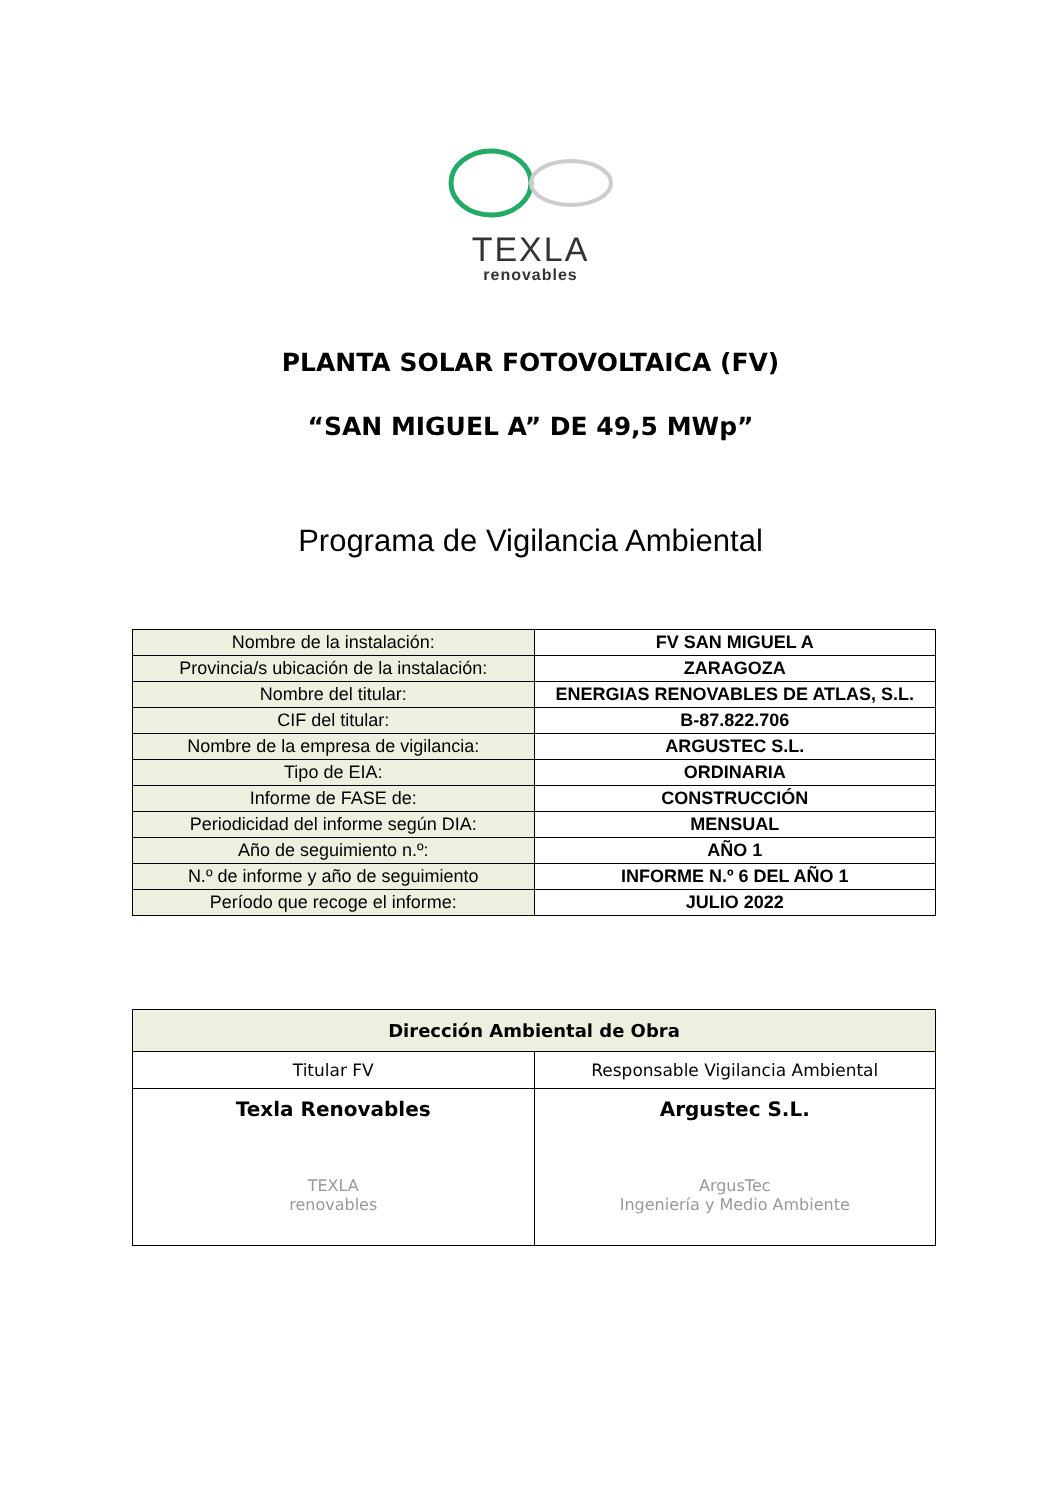TEXLA
renovables
PLANTA SOLAR FOTOVOLTAICA (FV)
“SAN MIGUEL A” DE 49,5 MWp”
Programa de Vigilancia Ambiental
| Nombre de la instalación: | FV SAN MIGUEL A |
| Provincia/s ubicación de la instalación: | ZARAGOZA |
| Nombre del titular: | ENERGIAS RENOVABLES DE ATLAS, S.L. |
| CIF del titular: | B-87.822.706 |
| Nombre de la empresa de vigilancia: | ARGUSTEC S.L. |
| Tipo de EIA: | ORDINARIA |
| Informe de FASE de: | CONSTRUCCIÓN |
| Periodicidad del informe según DIA: | MENSUAL |
| Año de seguimiento n.º: | AÑO 1 |
| N.º de informe y año de seguimiento | INFORME N.º 6 DEL AÑO 1 |
| Período que recoge el informe: | JULIO 2022 |
| Dirección Ambiental de Obra | |
| --- | --- |
| Titular FV | Responsable Vigilancia Ambiental |
| Texla Renovables TEXLA renovables | Argustec S.L. ArgusTec Ingeniería y Medio Ambiente |